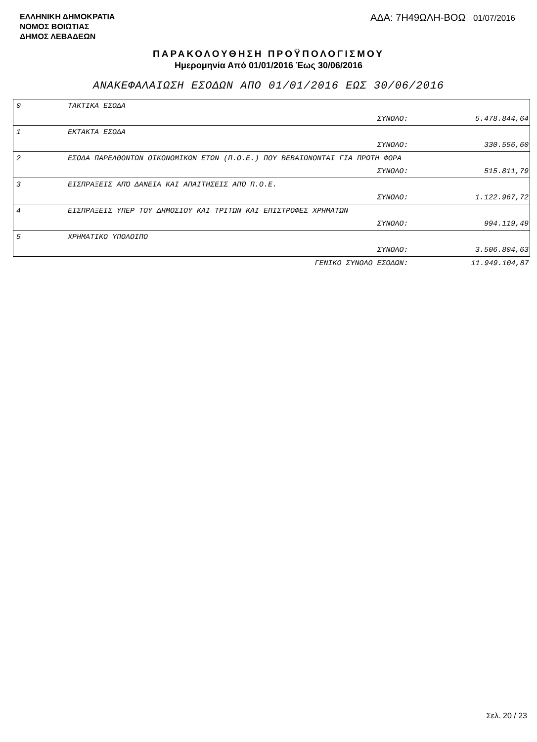ΕΛΛΗΝΙΚΗ ΔΗΜΟΚΡΑΤΙΑ
ΝΟΜΟΣ ΒΟΙΩΤΙΑΣ
ΔΗΜΟΣ ΛΕΒΑΔΕΩΝ
ΑΔΑ: 7Η49ΩΛΗ-ΒΟΩ 01/07/2016
ΠΑΡΑΚΟΛΟΥΘΗΣΗ ΠΡΟΫΠΟΛΟΓΙΣΜΟΥ
Ημερομηνία Από 01/01/2016 Έως 30/06/2016
ΑΝΑΚΕΦΑΛΑΙΩΣΗ ΕΣΟΔΩΝ ΑΠΟ 01/01/2016 ΕΩΣ 30/06/2016
| 0 | ΤΑΚΤΙΚΑ ΕΣΟΔΑ | | |
| | | ΣΥΝΟΛΟ: | 5.478.844,64 |
| 1 | ΕΚΤΑΚΤΑ ΕΣΟΔΑ | | |
| | | ΣΥΝΟΛΟ: | 330.556,60 |
| 2 | ΕΣΟΔΑ ΠΑΡΕΛΘΟΝΤΩΝ ΟΙΚΟΝΟΜΙΚΩΝ ΕΤΩΝ (Π.Ο.Ε.) ΠΟΥ ΒΕΒΑΙΩΝΟΝΤΑΙ ΓΙΑ ΠΡΩΤΗ ΦΟΡΑ | | |
| | | ΣΥΝΟΛΟ: | 515.811,79 |
| 3 | ΕΙΣΠΡΑΞΕΙΣ ΑΠΌ ΔΑΝΕΙΑ ΚΑΙ ΑΠΑΙΤΗΣΕΙΣ ΑΠΌ Π.Ο.Ε. | | |
| | | ΣΥΝΟΛΟ: | 1.122.967,72 |
| 4 | ΕΙΣΠΡΑΞΕΙΣ ΥΠΕΡ ΤΟΥ ΔΗΜΟΣΙΟΥ ΚΑΙ ΤΡΙΤΩΝ ΚΑΙ ΕΠΙΣΤΡΟΦΕΣ ΧΡΗΜΑΤΩΝ | | |
| | | ΣΥΝΟΛΟ: | 994.119,49 |
| 5 | ΧΡΗΜΑΤΙΚΟ ΥΠΟΛΟΙΠΟ | | |
| | | ΣΥΝΟΛΟ: | 3.506.804,63 |
| | | ΓΕΝΙΚΟ ΣΥΝΟΛΟ ΕΣΟΔΩΝ: | 11.949.104,87 |
Σελ. 20 / 23